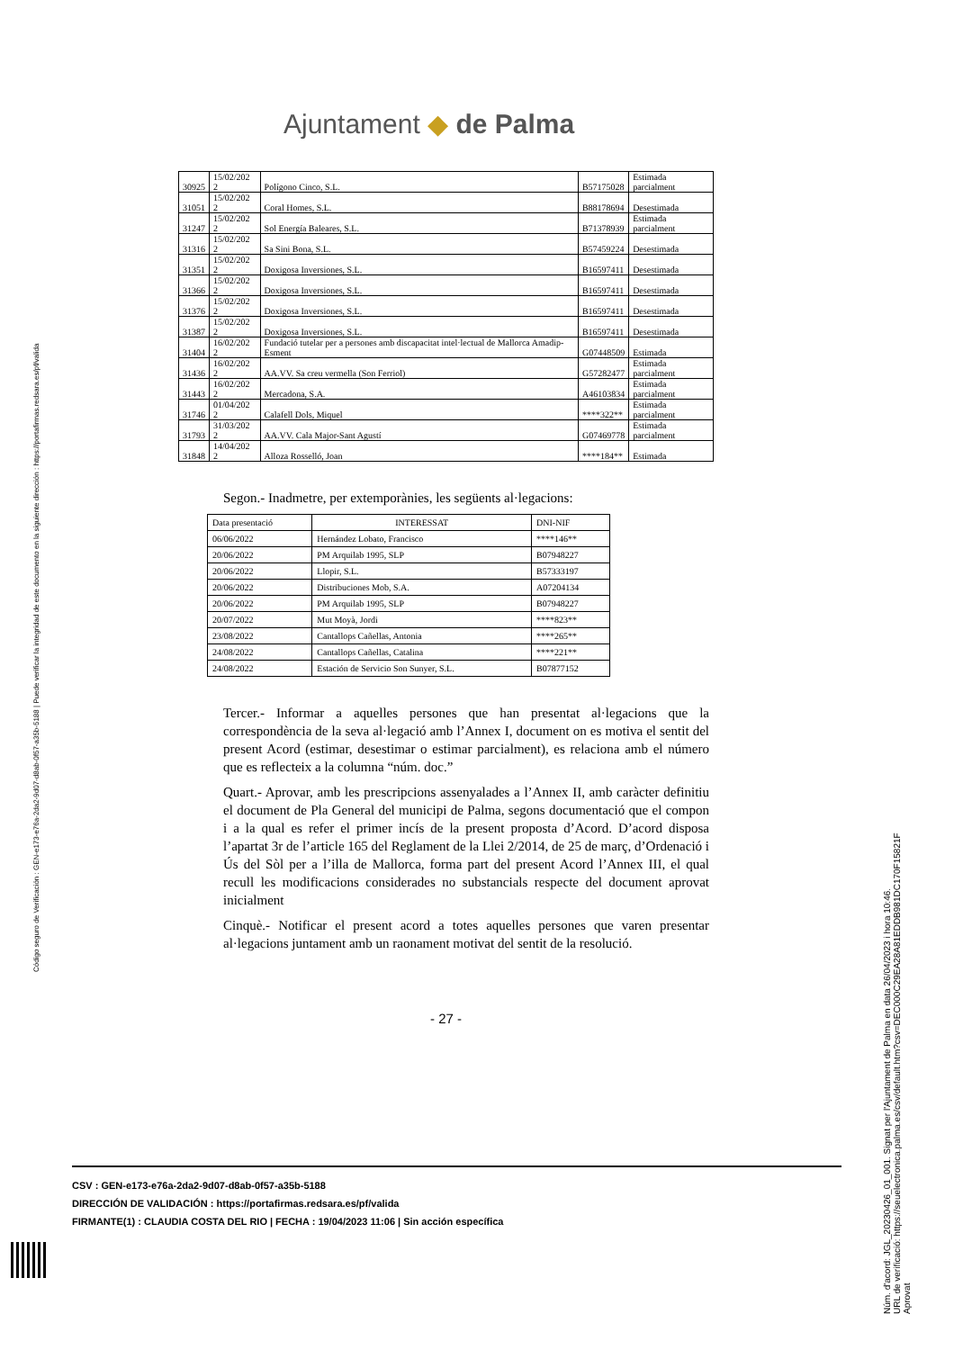Ajuntament ◆ de Palma
| 30925 | 15/02/202 2 | Polígono Cinco, S.L. | B57175028 | Estimada parcialment |
| 31051 | 15/02/202 2 | Coral Homes, S.L. | B88178694 | Desestimada |
| 31247 | 15/02/202 2 | Sol Energía Baleares, S.L. | B71378939 | Estimada parcialment |
| 31316 | 15/02/202 2 | Sa Sini Bona, S.L. | B57459224 | Desestimada |
| 31351 | 15/02/202 2 | Doxigosa Inversiones, S.L. | B16597411 | Desestimada |
| 31366 | 15/02/202 2 | Doxigosa Inversiones, S.L. | B16597411 | Desestimada |
| 31376 | 15/02/202 2 | Doxigosa Inversiones, S.L. | B16597411 | Desestimada |
| 31387 | 15/02/202 2 | Doxigosa Inversiones, S.L. | B16597411 | Desestimada |
| 31404 | 16/02/202 2 | Fundació tutelar per a persones amb discapacitat intel·lectual de Mallorca Amadip-Esment | G07448509 | Estimada |
| 31436 | 16/02/202 2 | AA.VV. Sa creu vermella (Son Ferriol) | G57282477 | Estimada parcialment |
| 31443 | 16/02/202 2 | Mercadona, S.A. | A46103834 | Estimada parcialment |
| 31746 | 01/04/202 2 | Calafell Dols, Miquel | ****322** | Estimada parcialment |
| 31793 | 31/03/202 2 | AA.VV. Cala Major-Sant Agustí | G07469778 | Estimada parcialment |
| 31848 | 14/04/202 2 | Alloza Rosselló, Joan | ****184** | Estimada |
Segon.- Inadmetre, per extemporànies, les següents al·legacions:
| Data presentació | INTERESSAT | DNI-NIF |
| --- | --- | --- |
| 06/06/2022 | Hernández Lobato, Francisco | ****146** |
| 20/06/2022 | PM Arquilab 1995, SLP | B07948227 |
| 20/06/2022 | Llopir, S.L. | B57333197 |
| 20/06/2022 | Distribuciones Mob, S.A. | A07204134 |
| 20/06/2022 | PM Arquilab 1995, SLP | B07948227 |
| 20/07/2022 | Mut Moyà, Jordi | ****823** |
| 23/08/2022 | Cantallops Cañellas, Antonia | ****265** |
| 24/08/2022 | Cantallops Cañellas, Catalina | ****221** |
| 24/08/2022 | Estación de Servicio Son Sunyer, S.L. | B07877152 |
Tercer.- Informar a aquelles persones que han presentat al·legacions que la correspondència de la seva al·legació amb l’Annex I, document on es motiva el sentit del present Acord (estimar, desestimar o estimar parcialment), es relaciona amb el número que es reflecteix a la columna “núm. doc.”
Quart.- Aprovar, amb les prescripcions assenyalades a l’Annex II, amb caràcter definitiu el document de Pla General del municipi de Palma, segons documentació que el compon i a la qual es refer el primer incís de la present proposta d’Acord. D’acord disposa l’apartat 3r de l’article 165 del Reglament de la Llei 2/2014, de 25 de març, d’Ordenació i Ús del Sòl per a l’illa de Mallorca, forma part del present Acord l’Annex III, el qual recull les modificacions considerades no substancials respecte del document aprovat inicialment
Cinquè.- Notificar el present acord a totes aquelles persones que varen presentar al·legacions juntament amb un raonament motivat del sentit de la resolució.
- 27 -
CSV : GEN-e173-e76a-2da2-9d07-d8ab-0f57-a35b-5188
DIRECCIÓN DE VALIDACIÓN : https://portafirmas.redsara.es/pf/valida
FIRMANTE(1) : CLAUDIA COSTA DEL RIO | FECHA : 19/04/2023 11:06 | Sin acción específica
Código seguro de Verificación : GEN-e173-e76a-2da2-9d07-d8ab-0f57-a35b-5188 | Puede verificar la integridad de este documento en la siguiente dirección : https://portafirmas.redsara.es/pf/valida
Núm. d'acord: JGL_20230426_01_001. Signat per l'Ajuntament de Palma en data 26/04/2023 i hora 10:46.
URL de verificació: https://seuelectronica.palma.es/csv/default.htm?csv=DEC000C29EA28A81EDDB981DC170F15821F
Aprovat